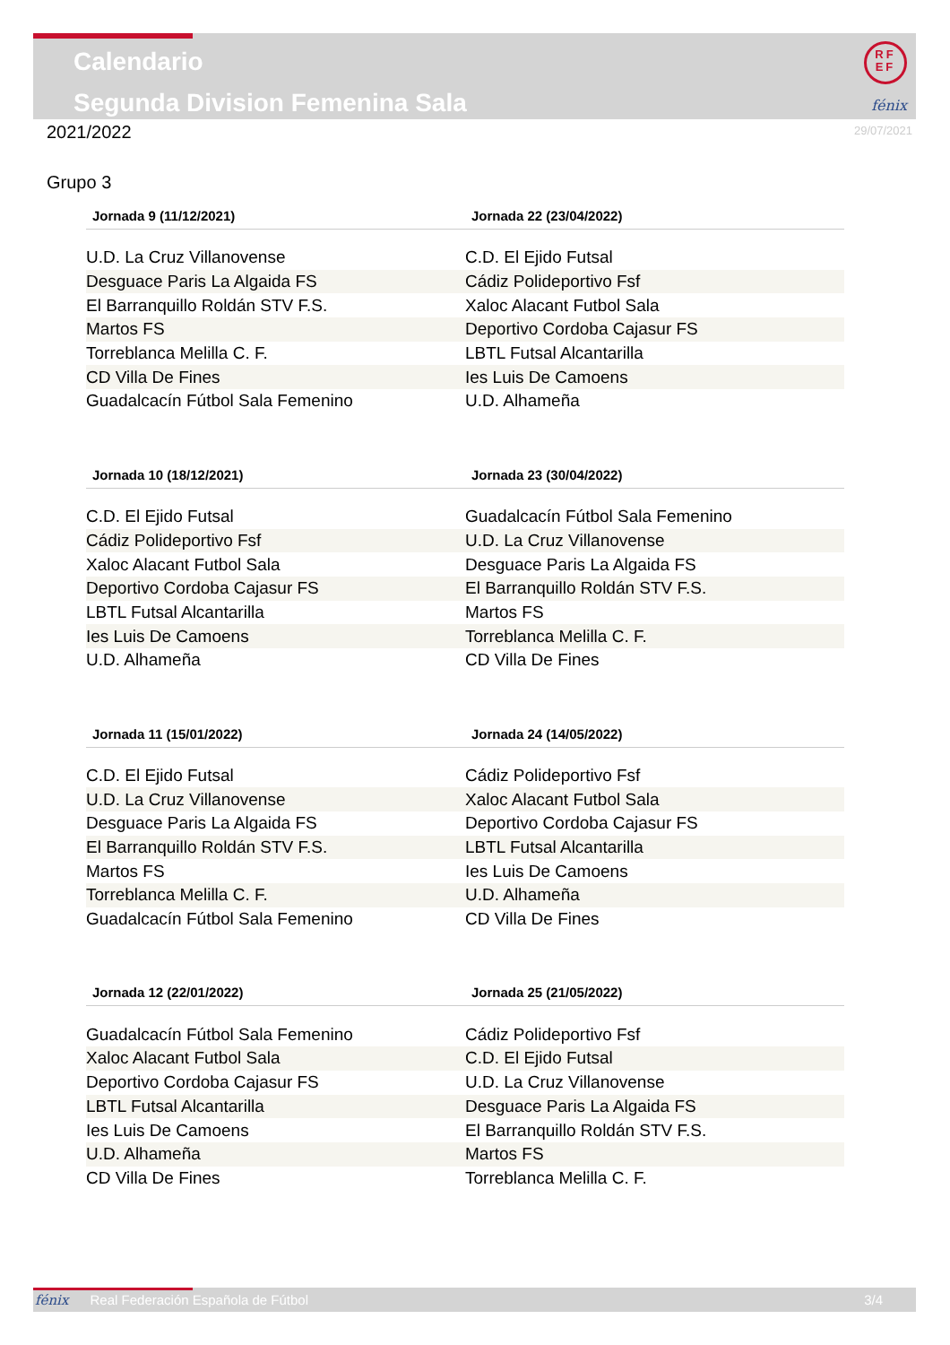Calendario
Segunda Division Femenina Sala
RF
EF
fénix
2021/2022 29/07/2021
Grupo 3
| Jornada 9 (11/12/2021) | Jornada 22 (23/04/2022) |
| --- | --- |
| U.D. La Cruz Villanovense | C.D. El Ejido Futsal |
| Desguace Paris La Algaida FS | Cádiz Polideportivo Fsf |
| El Barranquillo Roldán STV F.S. | Xaloc Alacant Futbol Sala |
| Martos FS | Deportivo Cordoba Cajasur FS |
| Torreblanca Melilla C. F. | LBTL Futsal Alcantarilla |
| CD Villa De Fines | Ies Luis De Camoens |
| Guadalcacín Fútbol Sala Femenino | U.D. Alhameña |
| Jornada 10 (18/12/2021) | Jornada 23 (30/04/2022) |
| --- | --- |
| C.D. El Ejido Futsal | Guadalcacín Fútbol Sala Femenino |
| Cádiz Polideportivo Fsf | U.D. La Cruz Villanovense |
| Xaloc Alacant Futbol Sala | Desguace Paris La Algaida FS |
| Deportivo Cordoba Cajasur FS | El Barranquillo Roldán STV F.S. |
| LBTL Futsal Alcantarilla | Martos FS |
| Ies Luis De Camoens | Torreblanca Melilla C. F. |
| U.D. Alhameña | CD Villa De Fines |
| Jornada 11 (15/01/2022) | Jornada 24 (14/05/2022) |
| --- | --- |
| C.D. El Ejido Futsal | Cádiz Polideportivo Fsf |
| U.D. La Cruz Villanovense | Xaloc Alacant Futbol Sala |
| Desguace Paris La Algaida FS | Deportivo Cordoba Cajasur FS |
| El Barranquillo Roldán STV F.S. | LBTL Futsal Alcantarilla |
| Martos FS | Ies Luis De Camoens |
| Torreblanca Melilla C. F. | U.D. Alhameña |
| Guadalcacín Fútbol Sala Femenino | CD Villa De Fines |
| Jornada 12 (22/01/2022) | Jornada 25 (21/05/2022) |
| --- | --- |
| Guadalcacín Fútbol Sala Femenino | Cádiz Polideportivo Fsf |
| Xaloc Alacant Futbol Sala | C.D. El Ejido Futsal |
| Deportivo Cordoba Cajasur FS | U.D. La Cruz Villanovense |
| LBTL Futsal Alcantarilla | Desguace Paris La Algaida FS |
| Ies Luis De Camoens | El Barranquillo Roldán STV F.S. |
| U.D. Alhameña | Martos FS |
| CD Villa De Fines | Torreblanca Melilla C. F. |
fénix Real Federación Española de Fútbol 3/4